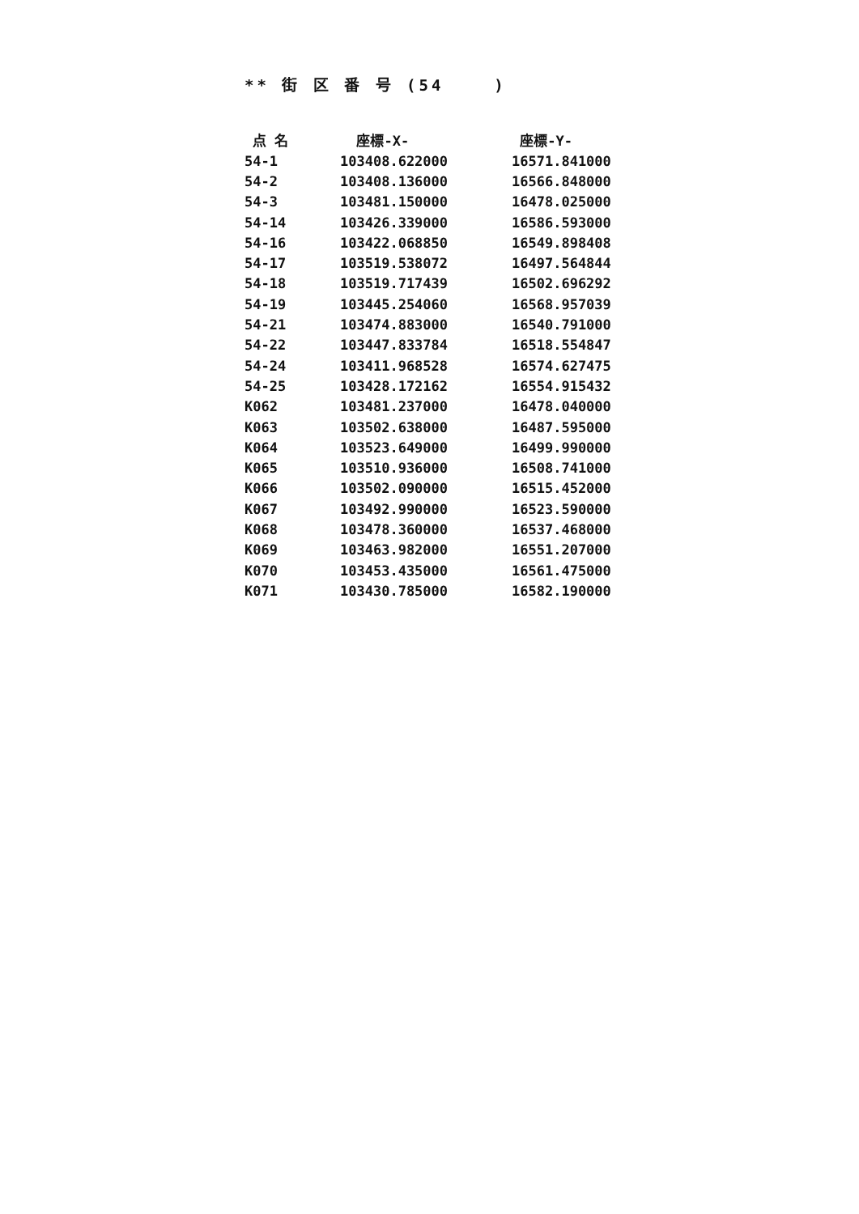** 街 区 番 号 (54 )
| 点 名 | 座標-X- | 座標-Y- |
| --- | --- | --- |
| 54-1 | 103408.622000 | 16571.841000 |
| 54-2 | 103408.136000 | 16566.848000 |
| 54-3 | 103481.150000 | 16478.025000 |
| 54-14 | 103426.339000 | 16586.593000 |
| 54-16 | 103422.068850 | 16549.898408 |
| 54-17 | 103519.538072 | 16497.564844 |
| 54-18 | 103519.717439 | 16502.696292 |
| 54-19 | 103445.254060 | 16568.957039 |
| 54-21 | 103474.883000 | 16540.791000 |
| 54-22 | 103447.833784 | 16518.554847 |
| 54-24 | 103411.968528 | 16574.627475 |
| 54-25 | 103428.172162 | 16554.915432 |
| K062 | 103481.237000 | 16478.040000 |
| K063 | 103502.638000 | 16487.595000 |
| K064 | 103523.649000 | 16499.990000 |
| K065 | 103510.936000 | 16508.741000 |
| K066 | 103502.090000 | 16515.452000 |
| K067 | 103492.990000 | 16523.590000 |
| K068 | 103478.360000 | 16537.468000 |
| K069 | 103463.982000 | 16551.207000 |
| K070 | 103453.435000 | 16561.475000 |
| K071 | 103430.785000 | 16582.190000 |